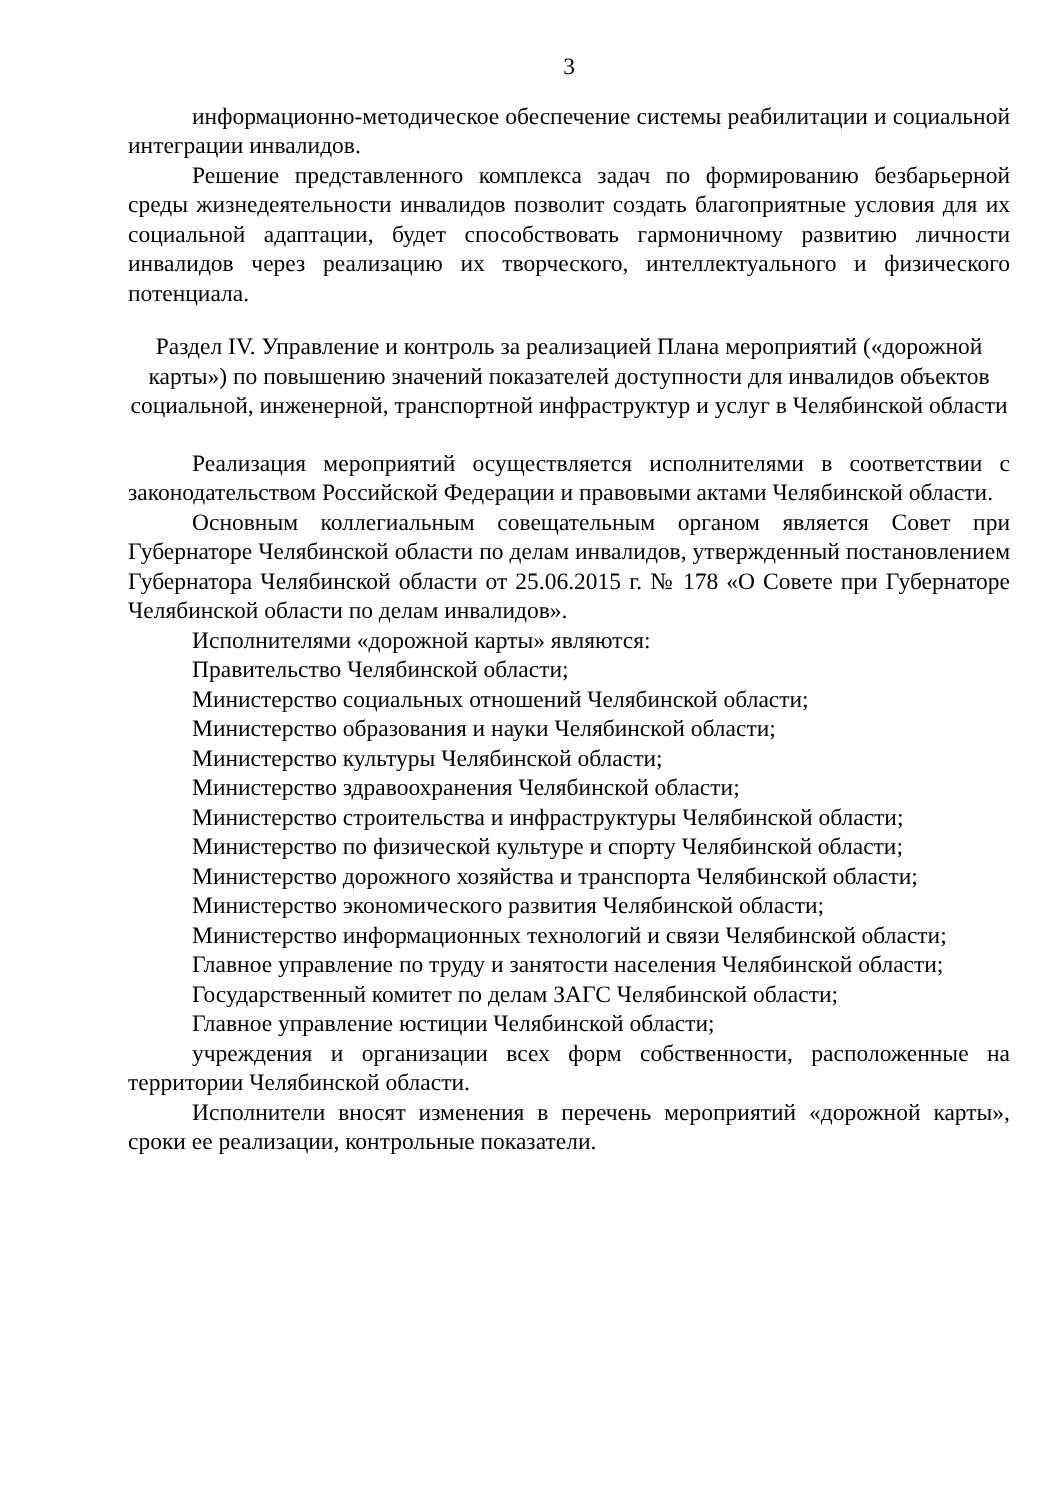3
информационно-методическое обеспечение системы реабилитации и социальной интеграции инвалидов.
Решение представленного комплекса задач по формированию безбарьерной среды жизнедеятельности инвалидов позволит создать благоприятные условия для их социальной адаптации, будет способствовать гармоничному развитию личности инвалидов через реализацию их творческого, интеллектуального и физического потенциала.
Раздел IV. Управление и контроль за реализацией Плана мероприятий («дорожной карты») по повышению значений показателей доступности для инвалидов объектов социальной, инженерной, транспортной инфраструктур и услуг в Челябинской области
Реализация мероприятий осуществляется исполнителями в соответствии с законодательством Российской Федерации и правовыми актами Челябинской области.
Основным коллегиальным совещательным органом является Совет при Губернаторе Челябинской области по делам инвалидов, утвержденный постановлением Губернатора Челябинской области от 25.06.2015 г. № 178 «О Совете при Губернаторе Челябинской области по делам инвалидов».
Исполнителями «дорожной карты» являются:
Правительство Челябинской области;
Министерство социальных отношений Челябинской области;
Министерство образования и науки Челябинской области;
Министерство культуры Челябинской области;
Министерство здравоохранения Челябинской области;
Министерство строительства и инфраструктуры Челябинской области;
Министерство по физической культуре и спорту Челябинской области;
Министерство дорожного хозяйства и транспорта Челябинской области;
Министерство экономического развития Челябинской области;
Министерство информационных технологий и связи Челябинской области;
Главное управление по труду и занятости населения Челябинской области;
Государственный комитет по делам ЗАГС Челябинской области;
Главное управление юстиции Челябинской области;
учреждения и организации всех форм собственности, расположенные на территории Челябинской области.
Исполнители вносят изменения в перечень мероприятий «дорожной карты», сроки ее реализации, контрольные показатели.